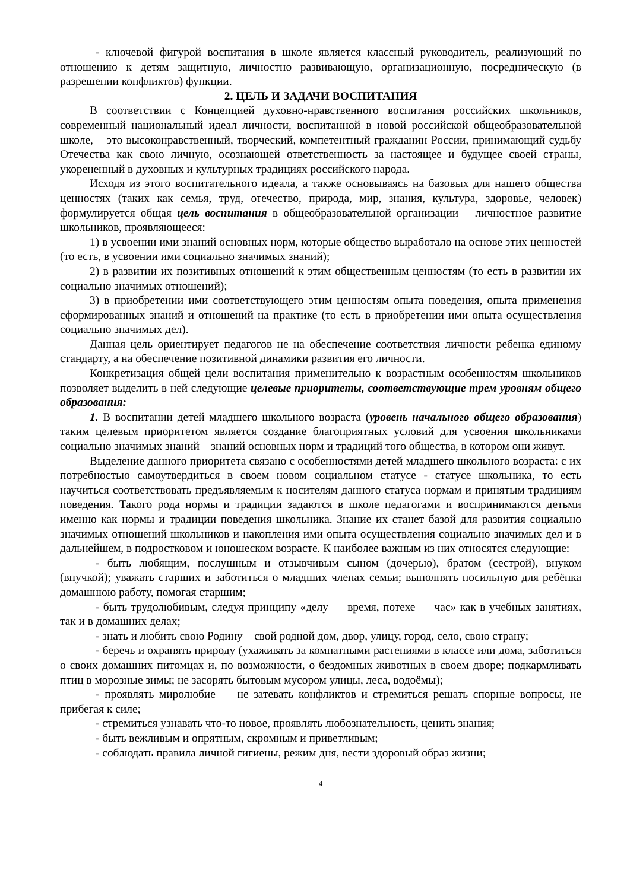- ключевой фигурой воспитания в школе является классный руководитель, реализующий по отношению к детям защитную, личностно развивающую, организационную, посредническую (в разрешении конфликтов) функции.
2. ЦЕЛЬ И ЗАДАЧИ ВОСПИТАНИЯ
В соответствии с Концепцией духовно-нравственного воспитания российских школьников, современный национальный идеал личности, воспитанной в новой российской общеобразовательной школе, – это высоконравственный, творческий, компетентный гражданин России, принимающий судьбу Отечества как свою личную, осознающей ответственность за настоящее и будущее своей страны, укорененный в духовных и культурных традициях российского народа.
Исходя из этого воспитательного идеала, а также основываясь на базовых для нашего общества ценностях (таких как семья, труд, отечество, природа, мир, знания, культура, здоровье, человек) формулируется общая цель воспитания в общеобразовательной организации – личностное развитие школьников, проявляющееся:
1) в усвоении ими знаний основных норм, которые общество выработало на основе этих ценностей (то есть, в усвоении ими социально значимых знаний);
2) в развитии их позитивных отношений к этим общественным ценностям (то есть в развитии их социально значимых отношений);
3) в приобретении ими соответствующего этим ценностям опыта поведения, опыта применения сформированных знаний и отношений на практике (то есть в приобретении ими опыта осуществления социально значимых дел).
Данная цель ориентирует педагогов не на обеспечение соответствия личности ребенка единому стандарту, а на обеспечение позитивной динамики развития его личности.
Конкретизация общей цели воспитания применительно к возрастным особенностям школьников позволяет выделить в ней следующие целевые приоритеты, соответствующие трем уровням общего образования:
1. В воспитании детей младшего школьного возраста (уровень начального общего образования) таким целевым приоритетом является создание благоприятных условий для усвоения школьниками социально значимых знаний – знаний основных норм и традиций того общества, в котором они живут.
Выделение данного приоритета связано с особенностями детей младшего школьного возраста: с их потребностью самоутвердиться в своем новом социальном статусе - статусе школьника, то есть научиться соответствовать предъявляемым к носителям данного статуса нормам и принятым традициям поведения. Такого рода нормы и традиции задаются в школе педагогами и воспринимаются детьми именно как нормы и традиции поведения школьника. Знание их станет базой для развития социально значимых отношений школьников и накопления ими опыта осуществления социально значимых дел и в дальнейшем, в подростковом и юношеском возрасте. К наиболее важным из них относятся следующие:
- быть любящим, послушным и отзывчивым сыном (дочерью), братом (сестрой), внуком (внучкой); уважать старших и заботиться о младших членах семьи; выполнять посильную для ребёнка домашнюю работу, помогая старшим;
- быть трудолюбивым, следуя принципу «делу — время, потехе — час» как в учебных занятиях, так и в домашних делах;
- знать и любить свою Родину – свой родной дом, двор, улицу, город, село, свою страну;
- беречь и охранять природу (ухаживать за комнатными растениями в классе или дома, заботиться о своих домашних питомцах и, по возможности, о бездомных животных в своем дворе; подкармливать птиц в морозные зимы; не засорять бытовым мусором улицы, леса, водоёмы);
- проявлять миролюбие — не затевать конфликтов и стремиться решать спорные вопросы, не прибегая к силе;
- стремиться узнавать что-то новое, проявлять любознательность, ценить знания;
- быть вежливым и опрятным, скромным и приветливым;
- соблюдать правила личной гигиены, режим дня, вести здоровый образ жизни;
4